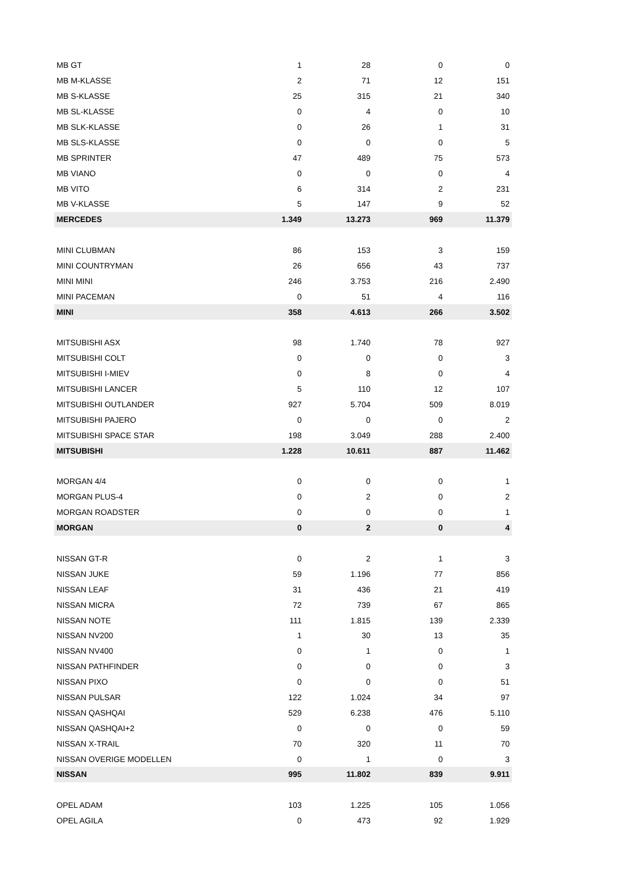| MB GT | 1 | 28 | 0 | 0 |
| MB M-KLASSE | 2 | 71 | 12 | 151 |
| MB S-KLASSE | 25 | 315 | 21 | 340 |
| MB SL-KLASSE | 0 | 4 | 0 | 10 |
| MB SLK-KLASSE | 0 | 26 | 1 | 31 |
| MB SLS-KLASSE | 0 | 0 | 0 | 5 |
| MB SPRINTER | 47 | 489 | 75 | 573 |
| MB VIANO | 0 | 0 | 0 | 4 |
| MB VITO | 6 | 314 | 2 | 231 |
| MB V-KLASSE | 5 | 147 | 9 | 52 |
| MERCEDES | 1.349 | 13.273 | 969 | 11.379 |
| MINI CLUBMAN | 86 | 153 | 3 | 159 |
| MINI COUNTRYMAN | 26 | 656 | 43 | 737 |
| MINI MINI | 246 | 3.753 | 216 | 2.490 |
| MINI PACEMAN | 0 | 51 | 4 | 116 |
| MINI | 358 | 4.613 | 266 | 3.502 |
| MITSUBISHI ASX | 98 | 1.740 | 78 | 927 |
| MITSUBISHI COLT | 0 | 0 | 0 | 3 |
| MITSUBISHI I-MIEV | 0 | 8 | 0 | 4 |
| MITSUBISHI LANCER | 5 | 110 | 12 | 107 |
| MITSUBISHI OUTLANDER | 927 | 5.704 | 509 | 8.019 |
| MITSUBISHI PAJERO | 0 | 0 | 0 | 2 |
| MITSUBISHI SPACE STAR | 198 | 3.049 | 288 | 2.400 |
| MITSUBISHI | 1.228 | 10.611 | 887 | 11.462 |
| MORGAN 4/4 | 0 | 0 | 0 | 1 |
| MORGAN PLUS-4 | 0 | 2 | 0 | 2 |
| MORGAN ROADSTER | 0 | 0 | 0 | 1 |
| MORGAN | 0 | 2 | 0 | 4 |
| NISSAN GT-R | 0 | 2 | 1 | 3 |
| NISSAN JUKE | 59 | 1.196 | 77 | 856 |
| NISSAN LEAF | 31 | 436 | 21 | 419 |
| NISSAN MICRA | 72 | 739 | 67 | 865 |
| NISSAN NOTE | 111 | 1.815 | 139 | 2.339 |
| NISSAN NV200 | 1 | 30 | 13 | 35 |
| NISSAN NV400 | 0 | 1 | 0 | 1 |
| NISSAN PATHFINDER | 0 | 0 | 0 | 3 |
| NISSAN PIXO | 0 | 0 | 0 | 51 |
| NISSAN PULSAR | 122 | 1.024 | 34 | 97 |
| NISSAN QASHQAI | 529 | 6.238 | 476 | 5.110 |
| NISSAN QASHQAI+2 | 0 | 0 | 0 | 59 |
| NISSAN X-TRAIL | 70 | 320 | 11 | 70 |
| NISSAN OVERIGE MODELLEN | 0 | 1 | 0 | 3 |
| NISSAN | 995 | 11.802 | 839 | 9.911 |
| OPEL ADAM | 103 | 1.225 | 105 | 1.056 |
| OPEL AGILA | 0 | 473 | 92 | 1.929 |